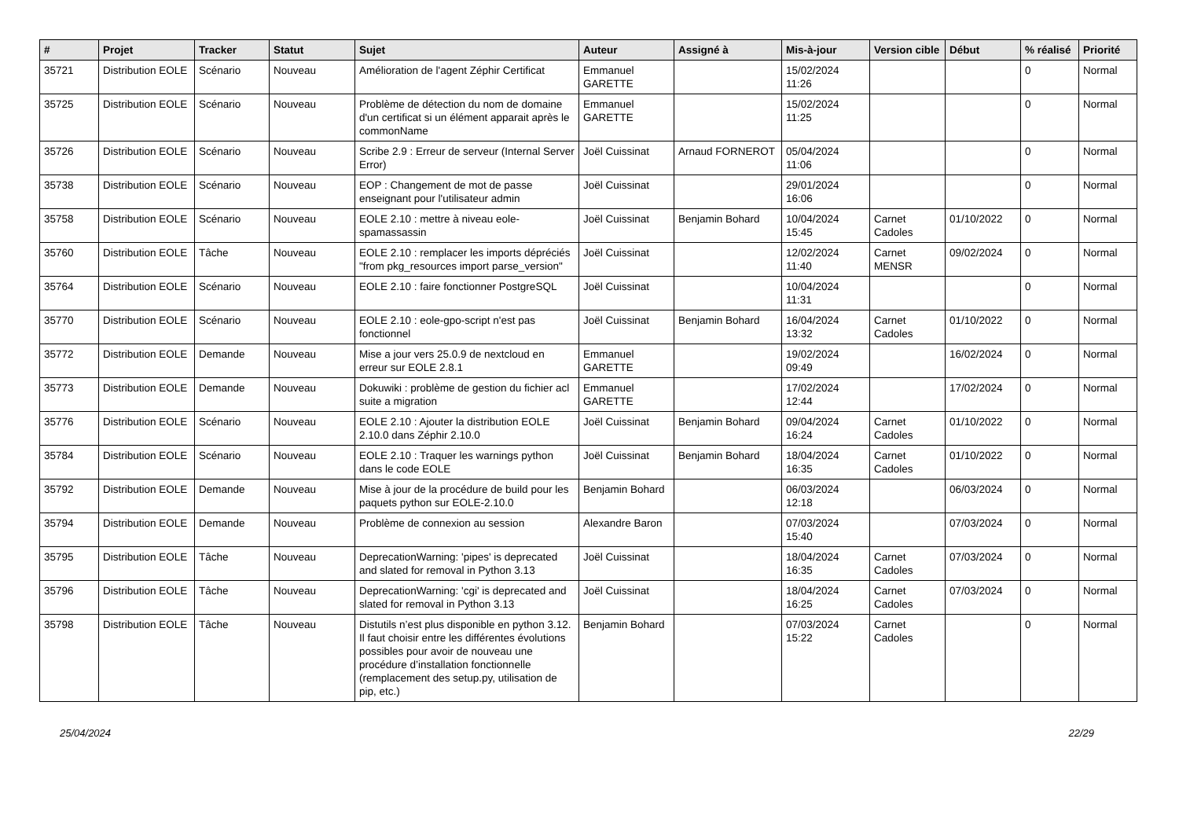| # | Projet | Tracker | Statut | Sujet | Auteur | Assigné à | Mis-à-jour | Version cible | Début | % réalisé | Priorité |
| --- | --- | --- | --- | --- | --- | --- | --- | --- | --- | --- | --- |
| 35721 | Distribution EOLE | Scénario | Nouveau | Amélioration de l'agent Zéphir Certificat | Emmanuel GARETTE | | 15/02/2024 11:26 | | | 0 | Normal |
| 35725 | Distribution EOLE | Scénario | Nouveau | Problème de détection du nom de domaine d'un certificat si un élément apparait après le commonName | Emmanuel GARETTE | | 15/02/2024 11:25 | | | 0 | Normal |
| 35726 | Distribution EOLE | Scénario | Nouveau | Scribe 2.9 : Erreur de serveur (Internal Server Error) | Joël Cuissinat | Arnaud FORNEROT | 05/04/2024 11:06 | | | 0 | Normal |
| 35738 | Distribution EOLE | Scénario | Nouveau | EOP : Changement de mot de passe enseignant pour l'utilisateur admin | Joël Cuissinat | | 29/01/2024 16:06 | | | 0 | Normal |
| 35758 | Distribution EOLE | Scénario | Nouveau | EOLE 2.10 : mettre à niveau eole-spamassassin | Joël Cuissinat | Benjamin Bohard | 10/04/2024 15:45 | Carnet Cadoles | 01/10/2022 | 0 | Normal |
| 35760 | Distribution EOLE | Tâche | Nouveau | EOLE 2.10 : remplacer les imports dépréciés "from pkg_resources import parse_version" | Joël Cuissinat | | 12/02/2024 11:40 | Carnet MENSR | 09/02/2024 | 0 | Normal |
| 35764 | Distribution EOLE | Scénario | Nouveau | EOLE 2.10 : faire fonctionner PostgreSQL | Joël Cuissinat | | 10/04/2024 11:31 | | | 0 | Normal |
| 35770 | Distribution EOLE | Scénario | Nouveau | EOLE 2.10 : eole-gpo-script n'est pas fonctionnel | Joël Cuissinat | Benjamin Bohard | 16/04/2024 13:32 | Carnet Cadoles | 01/10/2022 | 0 | Normal |
| 35772 | Distribution EOLE | Demande | Nouveau | Mise a jour vers 25.0.9 de nextcloud en erreur sur EOLE 2.8.1 | Emmanuel GARETTE | | 19/02/2024 09:49 | | 16/02/2024 | 0 | Normal |
| 35773 | Distribution EOLE | Demande | Nouveau | Dokuwiki : problème de gestion du fichier acl suite a migration | Emmanuel GARETTE | | 17/02/2024 12:44 | | 17/02/2024 | 0 | Normal |
| 35776 | Distribution EOLE | Scénario | Nouveau | EOLE 2.10 : Ajouter la distribution EOLE 2.10.0 dans Zéphir 2.10.0 | Joël Cuissinat | Benjamin Bohard | 09/04/2024 16:24 | Carnet Cadoles | 01/10/2022 | 0 | Normal |
| 35784 | Distribution EOLE | Scénario | Nouveau | EOLE 2.10 : Traquer les warnings python dans le code EOLE | Joël Cuissinat | Benjamin Bohard | 18/04/2024 16:35 | Carnet Cadoles | 01/10/2022 | 0 | Normal |
| 35792 | Distribution EOLE | Demande | Nouveau | Mise à jour de la procédure de build pour les paquets python sur EOLE-2.10.0 | Benjamin Bohard | | 06/03/2024 12:18 | | 06/03/2024 | 0 | Normal |
| 35794 | Distribution EOLE | Demande | Nouveau | Problème de connexion au session | Alexandre Baron | | 07/03/2024 15:40 | | 07/03/2024 | 0 | Normal |
| 35795 | Distribution EOLE | Tâche | Nouveau | DeprecationWarning: 'pipes' is deprecated and slated for removal in Python 3.13 | Joël Cuissinat | | 18/04/2024 16:35 | Carnet Cadoles | 07/03/2024 | 0 | Normal |
| 35796 | Distribution EOLE | Tâche | Nouveau | DeprecationWarning: 'cgi' is deprecated and slated for removal in Python 3.13 | Joël Cuissinat | | 18/04/2024 16:25 | Carnet Cadoles | 07/03/2024 | 0 | Normal |
| 35798 | Distribution EOLE | Tâche | Nouveau | Distutils n’est plus disponible en python 3.12. Il faut choisir entre les différentes évolutions possibles pour avoir de nouveau une procédure d’installation fonctionnelle (remplacement des setup.py, utilisation de pip, etc.) | Benjamin Bohard | | 07/03/2024 15:22 | Carnet Cadoles | | 0 | Normal |
25/04/2024 22/29